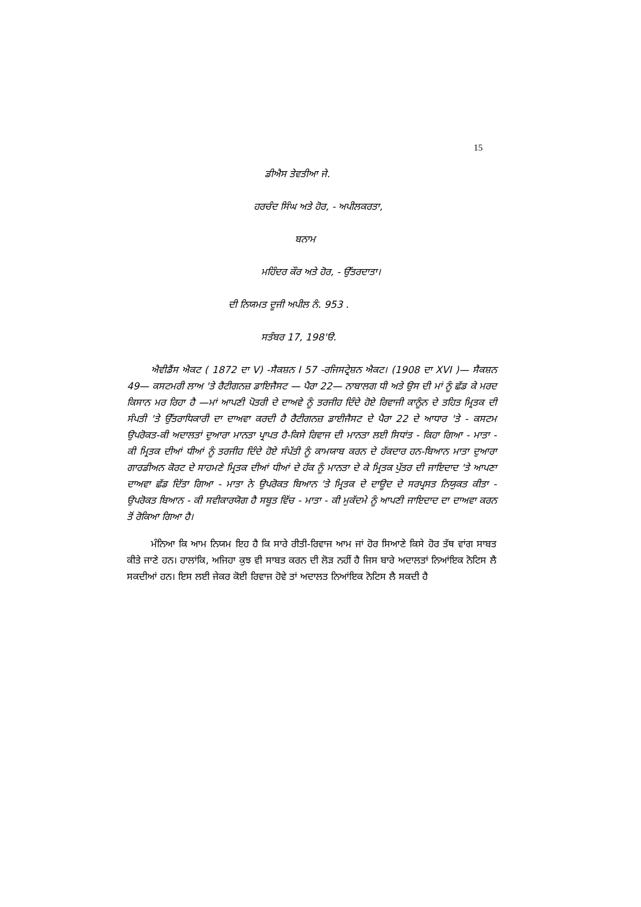15
ਡੀਐਸ ਤੇਵਤੀਆ ਜੇ.
ਹਰਚੰਦ ਸਿੰਘ ਅਤੇ ਹੋਰ, - ਅਪੀਲਕਰਤਾ,
ਬਨਾਮ
ਮਹਿੰਦਰ ਕੌਰ ਅਤੇ ਹੋਰ, - ਉੱਤਰਦਾਤਾ।
ਦੀ ਨਿਯਮਤ ਦੂਜੀ ਅਪੀਲ ਨੰ. 953 .
ਸਤੰਬਰ 17, 198'ੳ.
ਐਵੀਡੈਂਸ ਐਕਟ ( 1872 ਦਾ V) -ਸੈਕਸ਼ਨ I 57 -ਰਜਿਸਟ੍ਰੇਸ਼ਨ ਐਕਟ। (1908 ਦਾ XVI )— ਸੈਕਸ਼ਨ 49— ਕਸਟਮਰੀ ਲਾਅ 'ਤੇ ਰੈਟੀਗਨਜ਼ ਡਾਇਜੈਸਟ — ਪੈਰਾ 22— ਨਾਬਾਲਗ ਧੀ ਅਤੇ ਉਸ ਦੀ ਮਾਂ ਨੂੰ ਛੱਡ ਕੇ ਮਰਦ ਕਿਸਾਨ ਮਰ ਰਿਹਾ ਹੈ —ਮਾਂ ਆਪਣੀ ਪੋਤਰੀ ਦੇ ਦਾਅਵੇ ਨੂੰ ਤਰਜੀਹ ਦਿੰਦੇ ਹੋਏ ਰਿਵਾਜੀ ਕਾਨੂੰਨ ਦੇ ਤਹਿਤ ਮ੍ਰਿਤਕ ਦੀ ਸੰਪਤੀ 'ਤੇ ਉੱਤਰਾਧਿਕਾਰੀ ਦਾ ਦਾਅਵਾ ਕਰਦੀ ਹੈ ਰੈਟੀਗਨਜ਼ ਡਾਈਜੈਸਟ ਦੇ ਪੈਰਾ 22 ਦੇ ਆਧਾਰ 'ਤੇ - ਕਸਟਮ ਉਪਰੋਕਤ-ਕੀ ਅਦਾਲਤਾਂ ਦੁਆਰਾ ਮਾਨਤਾ ਪ੍ਰਾਪਤ ਹੈ-ਕਿਸੇ ਰਿਵਾਜ ਦੀ ਮਾਨਤਾ ਲਈ ਸਿਧਾਂਤ - ਕਿਹਾ ਗਿਆ - ਮਾਤਾ - ਕੀ ਮ੍ਰਿਤਕ ਦੀਆਂ ਧੀਆਂ ਨੂੰ ਤਰਜੀਹ ਦਿੰਦੇ ਹੋਏ ਸੰਪੱਤੀ ਨੂੰ ਕਾਮਯਾਬ ਕਰਨ ਦੇ ਹੱਕਦਾਰ ਹਨ-ਬਿਆਨ ਮਾਤਾ ਦੁਆਰਾ ਗਾਰਡੀਅਨ ਕੋਰਟ ਦੇ ਸਾਹਮਣੇ ਮ੍ਰਿਤਕ ਦੀਆਂ ਧੀਆਂ ਦੇ ਹੱਕ ਨੂੰ ਮਾਨਤਾ ਦੇ ਕੇ ਮ੍ਰਿਤਕ ਪੁੱਤਰ ਦੀ ਜਾਇਦਾਦ 'ਤੇ ਆਪਣਾ ਦਾਅਵਾ ਛੱਡ ਦਿੱਤਾ ਗਿਆ - ਮਾਤਾ ਨੇ ਉਪਰੋਕਤ ਬਿਆਨ 'ਤੇ ਮ੍ਰਿਤਕ ਦੇ ਦਾਊਦ ਦੇ ਸਰਪ੍ਰਸਤ ਨਿਯੁਕਤ ਕੀਤਾ - ਉਪਰੋਕਤ ਬਿਆਨ - ਕੀ ਸਵੀਕਾਰਯੋਗ ਹੈ ਸਬੂਤ ਵਿੱਚ - ਮਾਤਾ - ਕੀ ਮੁਕੱਦਮੇ ਨੂੰ ਆਪਣੀ ਜਾਇਦਾਦ ਦਾ ਦਾਅਵਾ ਕਰਨ ਤੋਂ ਰੋਕਿਆ ਗਿਆ ਹੈ।
ਮੰਨਿਆ ਕਿ ਆਮ ਨਿਯਮ ਇਹ ਹੈ ਕਿ ਸਾਰੇ ਰੀਤੀ-ਰਿਵਾਜ ਆਮ ਜਾਂ ਹੋਰ ਸਿਆਣੇ ਕਿਸੇ ਹੋਰ ਤੱਥ ਵਾਂਗ ਸਾਬਤ ਕੀਤੇ ਜਾਣੇ ਹਨ। ਹਾਲਾਂਕਿ, ਅਜਿਹਾ ਕੁਝ ਵੀ ਸਾਬਤ ਕਰਨ ਦੀ ਲੋੜ ਨਹੀਂ ਹੈ ਜਿਸ ਬਾਰੇ ਅਦਾਲਤਾਂ ਨਿਆਂਇਕ ਨੋਟਿਸ ਲੈ ਸਕਦੀਆਂ ਹਨ। ਇਸ ਲਈ ਜੇਕਰ ਕੋਈ ਰਿਵਾਜ ਹੋਵੇ ਤਾਂ ਅਦਾਲਤ ਨਿਆਂਇਕ ਨੋਟਿਸ ਲੈ ਸਕਦੀ ਹੈ